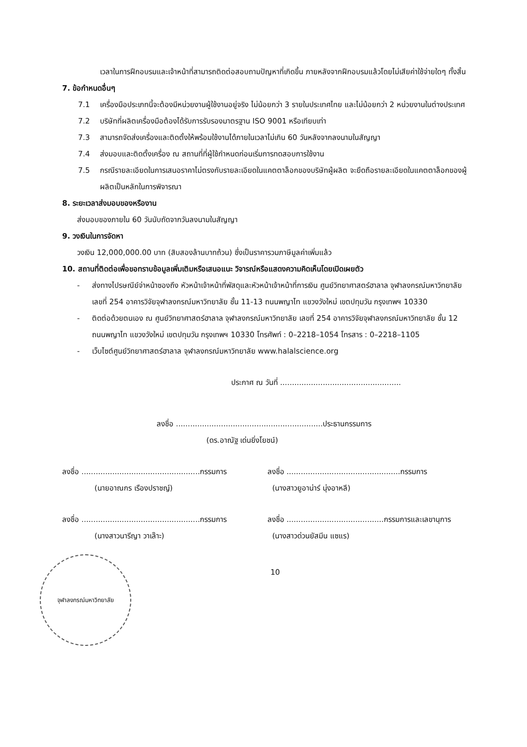เวลาในการฝึกอบรมและเจ้าหน้าที่สามารถติดต่อสอบถามปัญหาที่เกิดขึ้น ภายหลังจากฝึกอบรมแล้วโดยไม่เสียค่าใช้จ่ายใดๆ ทั้งสิ้น
7. ข้อกำหนดอื่นๆ
7.1 เครื่องมือประเภทนี้จะต้องมีหน่วยงานผู้ใช้งานอยู่จริง ไม่น้อยกว่า 3 รายในประเทศไทย และไม่น้อยกว่า 2 หน่วยงานในต่างประเทศ
7.2 บริษัทที่ผลิตเครื่องมือต้องได้รับการรับรองมาตรฐาน ISO 9001 หรือเทียบเท่า
7.3 สามารถจัดส่งเครื่องและติดตั้งให้พร้อมใช้งานได้ภายในเวลาไม่เกิน 60 วันหลังจากลงนามในสัญญา
7.4 ส่งมอบและติดตั้งเครื่อง ณ สถานที่ที่ผู้ใช้กำหนดก่อนเริ่มการทดสอบการใช้งาน
7.5 กรณีรายละเอียดในการเสนอราคาไม่ตรงกับรายละเอียดในแคตตาล็อกของบริษัทผู้ผลิต จะยึดถือรายละเอียดในแคตตาล็อกของผู้ผลิตเป็นหลักในการพิจารณา
8. ระยะเวลาส่งมอบของหรืองาน
ส่งมอบของภายใน 60 วันนับถัดจากวันลงนามในสัญญา
9. วงเงินในการจัดหา
วงเงิน 12,000,000.00 บาท (สิบสองล้านบาทถ้วน) ซึ่งเป็นราคารวมภาษีมูลค่าเพิ่มแล้ว
10. สถานที่ติดต่อเพื่อขอทราบข้อมูลเพิ่มเติมหรือเสนอแนะ วิจารณ์หรือแสดงความคิดเห็นโดยเปิดเผยตัว
- ส่งทางไปรษณีย์จ่าหน้าซองถึง หัวหน้าเจ้าหน้าที่พัสดุและหัวหน้าเจ้าหน้าที่การเงิน ศูนย์วิทยาศาสตร์ฮาลาล จุฬาลงกรณ์มหาวิทยาลัย เลขที่ 254 อาคารวิจัยจุฬาลงกรณ์มหาวิทยาลัย ชั้น 11-13 ถนนพญาไท แขวงวังใหม่ เขตปทุมวัน กรุงเทพฯ 10330
- ติดต่อด้วยตนเอง ณ ศูนย์วิทยาศาสตร์ฮาลาล จุฬาลงกรณ์มหาวิทยาลัย เลขที่ 254 อาคารวิจัยจุฬาลงกรณ์มหาวิทยาลัย ชั้น 12 ถนนพญาไท แขวงวังใหม่ เขตปทุมวัน กรุงเทพฯ 10330 โทรศัพท์ : 0–2218–1054 โทรสาร : 0–2218–1105
- เว็บไซต์ศูนย์วิทยาศาสตร์ฮาลาล จุฬาลงกรณ์มหาวิทยาลัย www.halalscience.org
ประกาศ ณ วันที่ ...................................................
ลงชื่อ ..............................................................ประธานกรรมการ
(ดร.อาณัฐ เด่นยิ่งโยชน์)
ลงชื่อ ..................................................กรรมการ
(นายอาณกร เรืองปราชญ์)
ลงชื่อ ................................................กรรมการ
(นางสาวยูอาน่าร์ นุ่งอาหลี)
ลงชื่อ ..................................................กรรมการ
(นางสาวนารีญา วาเล๊าะ)
ลงชื่อ .........................................กรรมการและเลขานุการ
(นางสาวด่วนยัสมีน แซแร)
จุฬาลงกรณ์มหาวิทยาลัย
10